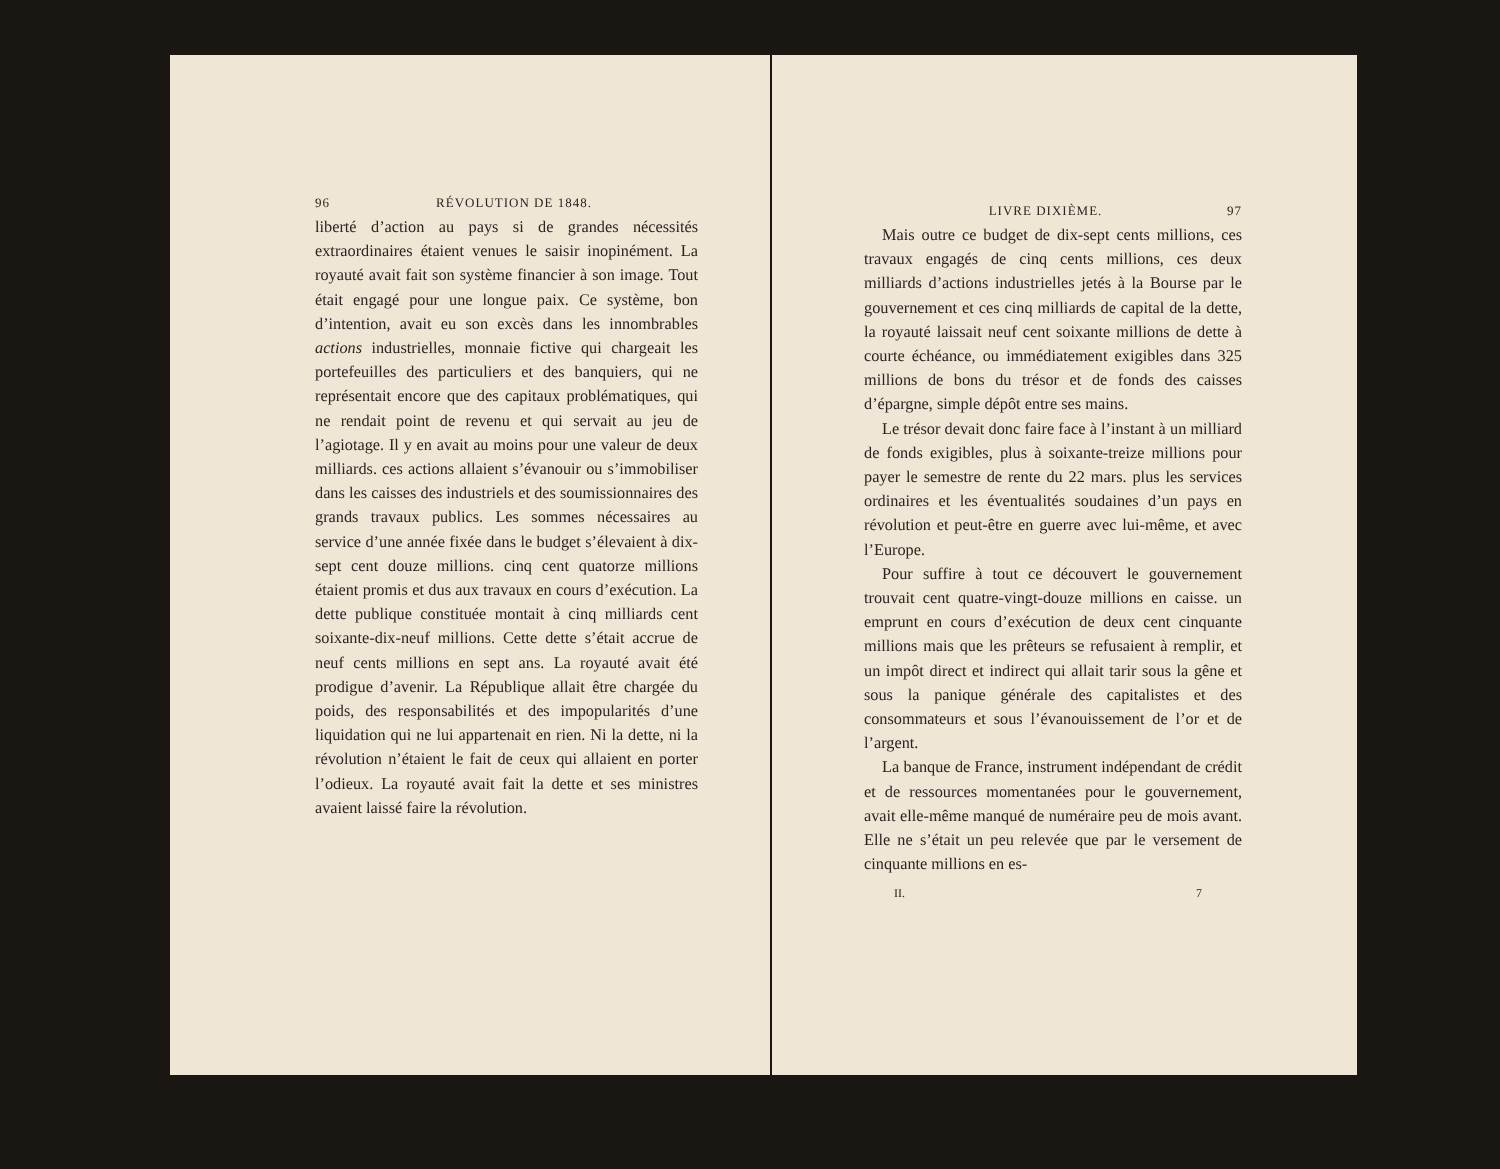96 RÉVOLUTION DE 1848.
liberté d’action au pays si de grandes nécessités extraordinaires étaient venues le saisir inopinément. La royauté avait fait son système financier à son image. Tout était engagé pour une longue paix. Ce système, bon d’intention, avait eu son excès dans les innombrables actions industrielles, monnaie fictive qui chargeait les portefeuilles des particuliers et des banquiers, qui ne représentait encore que des capitaux problématiques, qui ne rendait point de revenu et qui servait au jeu de l’agiotage. Il y en avait au moins pour une valeur de deux milliards. ces actions allaient s’évanouir ou s’immobiliser dans les caisses des industriels et des soumissionnaires des grands travaux publics. Les sommes nécessaires au service d’une année fixée dans le budget s’élevaient à dix-sept cent douze millions. cinq cent quatorze millions étaient promis et dus aux travaux en cours d’exécution. La dette publique constituée montait à cinq milliards cent soixante-dix-neuf millions. Cette dette s’était accrue de neuf cents millions en sept ans. La royauté avait été prodigue d’avenir. La République allait être chargée du poids, des responsabilités et des impopularités d’une liquidation qui ne lui appartenait en rien. Ni la dette, ni la révolution n’étaient le fait de ceux qui allaient en porter l’odieux. La royauté avait fait la dette et ses ministres avaient laissé faire la révolution.
LIVRE DIXIÈME. 97
Mais outre ce budget de dix-sept cents millions, ces travaux engagés de cinq cents millions, ces deux milliards d’actions industrielles jetés à la Bourse par le gouvernement et ces cinq milliards de capital de la dette, la royauté laissait neuf cent soixante millions de dette à courte échéance, ou immédiatement exigibles dans 325 millions de bons du trésor et de fonds des caisses d’épargne, simple dépôt entre ses mains.
Le trésor devait donc faire face à l’instant à un milliard de fonds exigibles, plus à soixante-treize millions pour payer le semestre de rente du 22 mars. plus les services ordinaires et les éventualités soudaines d’un pays en révolution et peut-être en guerre avec lui-même, et avec l’Europe.
Pour suffire à tout ce découvert le gouvernement trouvait cent quatre-vingt-douze millions en caisse. un emprunt en cours d’exécution de deux cent cinquante millions mais que les prêteurs se refusaient à remplir, et un impôt direct et indirect qui allait tarir sous la gêne et sous la panique générale des capitalistes et des consommateurs et sous l’évanouissement de l’or et de l’argent.
La banque de France, instrument indépendant de crédit et de ressources momentanées pour le gouvernement, avait elle-même manqué de numéraire peu de mois avant. Elle ne s’était un peu relevée que par le versement de cinquante millions en es-
II. 7